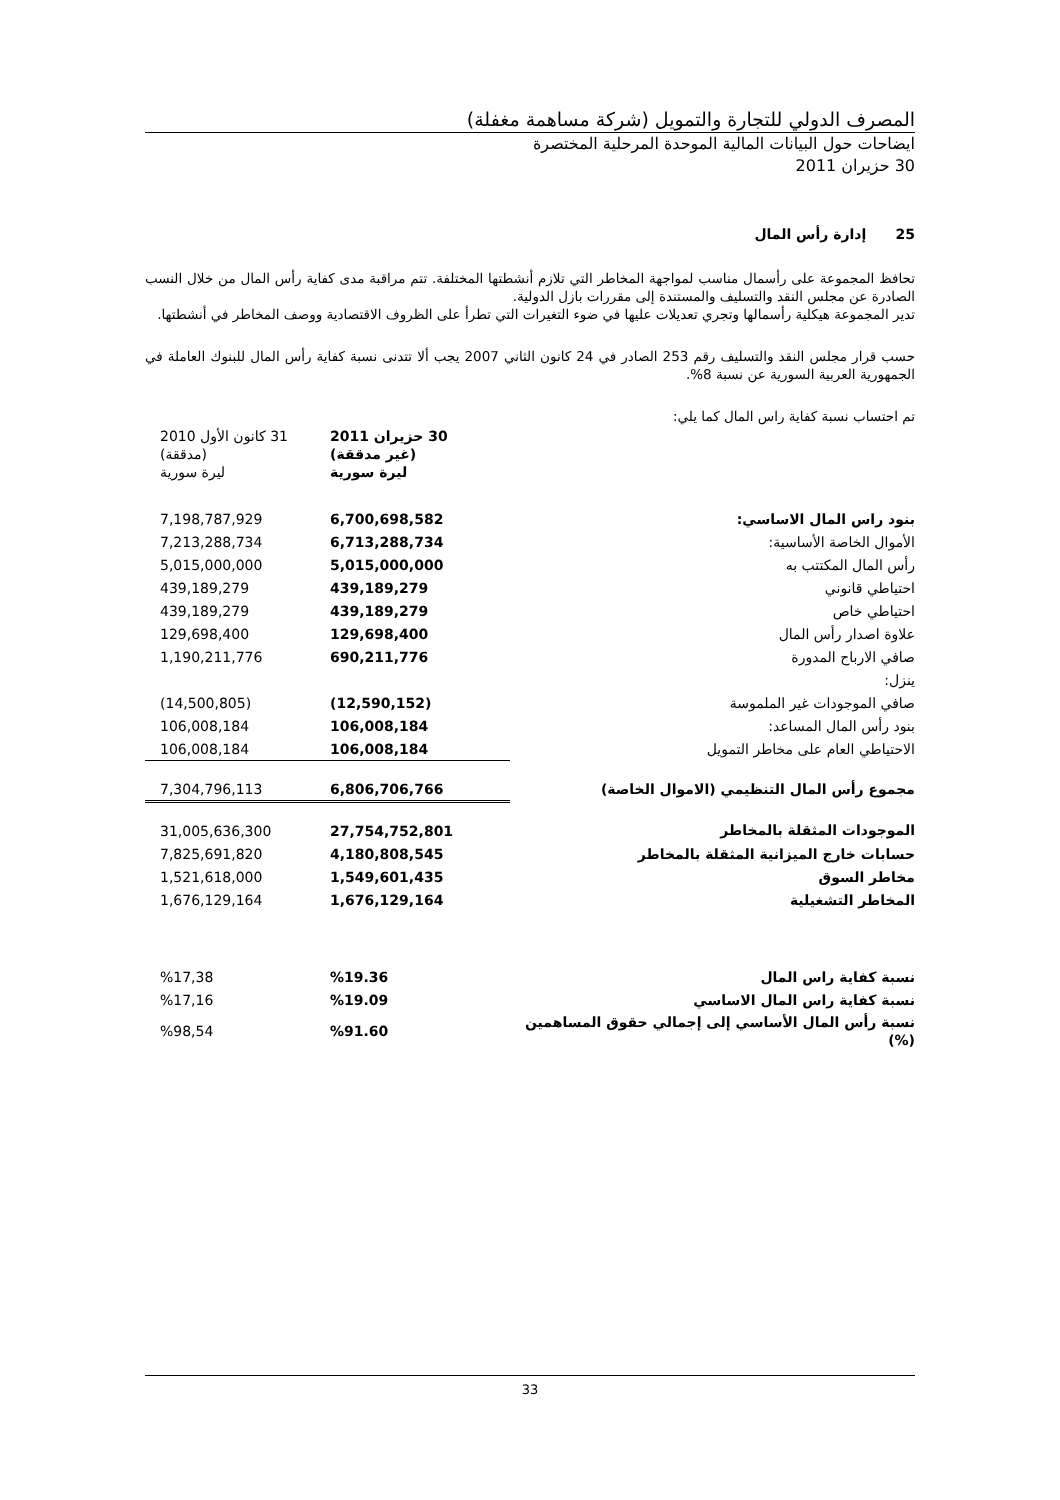المصرف الدولي للتجارة والتمويل (شركة مساهمة مغفلة)
ايضاحات حول البيانات المالية الموحدة المرحلية المختصرة
30 حزيران 2011
25 إدارة رأس المال
تحافظ المجموعة على رأسمال مناسب لمواجهة المخاطر التي تلازم أنشطتها المختلفة. تتم مراقبة مدى كفاية رأس المال من خلال النسب الصادرة عن مجلس النقد والتسليف والمستندة إلى مقررات بازل الدولية.
تدير المجموعة هيكلية رأسمالها وتجري تعديلات عليها في ضوء التغيرات التي تطرأ على الظروف الاقتصادية ووصف المخاطر في أنشطتها.
حسب قرار مجلس النقد والتسليف رقم 253 الصادر في 24 كانون الثاني 2007 يجب ألا تتدنى نسبة كفاية رأس المال للبنوك العاملة في الجمهورية العربية السورية عن نسبة 8%.
تم احتساب نسبة كفاية راس المال كما يلي:
| | 30 حزيران 2011 (غير مدققة) ليرة سورية | 31 كانون الأول 2010 (مدققة) ليرة سورية |
| بنود راس المال الاساسي: | 6,700,698,582 | 7,198,787,929 |
| الأموال الخاصة الأساسية: | 6,713,288,734 | 7,213,288,734 |
| رأس المال المكتتب به | 5,015,000,000 | 5,015,000,000 |
| احتياطي قانوني | 439,189,279 | 439,189,279 |
| احتياطي خاص | 439,189,279 | 439,189,279 |
| علاوة اصدار رأس المال | 129,698,400 | 129,698,400 |
| صافي الارباح المدورة | 690,211,776 | 1,190,211,776 |
| ينزل: | | |
| صافي الموجودات غير الملموسة | (12,590,152) | (14,500,805) |
| بنود رأس المال المساعد: | 106,008,184 | 106,008,184 |
| الاحتياطي العام على مخاطر التمويل | 106,008,184 | 106,008,184 |
| مجموع رأس المال التنظيمي (الاموال الخاصة) | 6,806,706,766 | 7,304,796,113 |
| الموجودات المثقلة بالمخاطر | 27,754,752,801 | 31,005,636,300 |
| حسابات خارج الميزانية المثقلة بالمخاطر | 4,180,808,545 | 7,825,691,820 |
| مخاطر السوق | 1,549,601,435 | 1,521,618,000 |
| المخاطر التشغيلية | 1,676,129,164 | 1,676,129,164 |
| نسبة كفاية راس المال | %19.36 | %17,38 |
| نسبة كفاية راس المال الاساسي | %19.09 | %17,16 |
| نسبة رأس المال الأساسي إلى إجمالي حقوق المساهمين (%) | %91.60 | %98,54 |
33